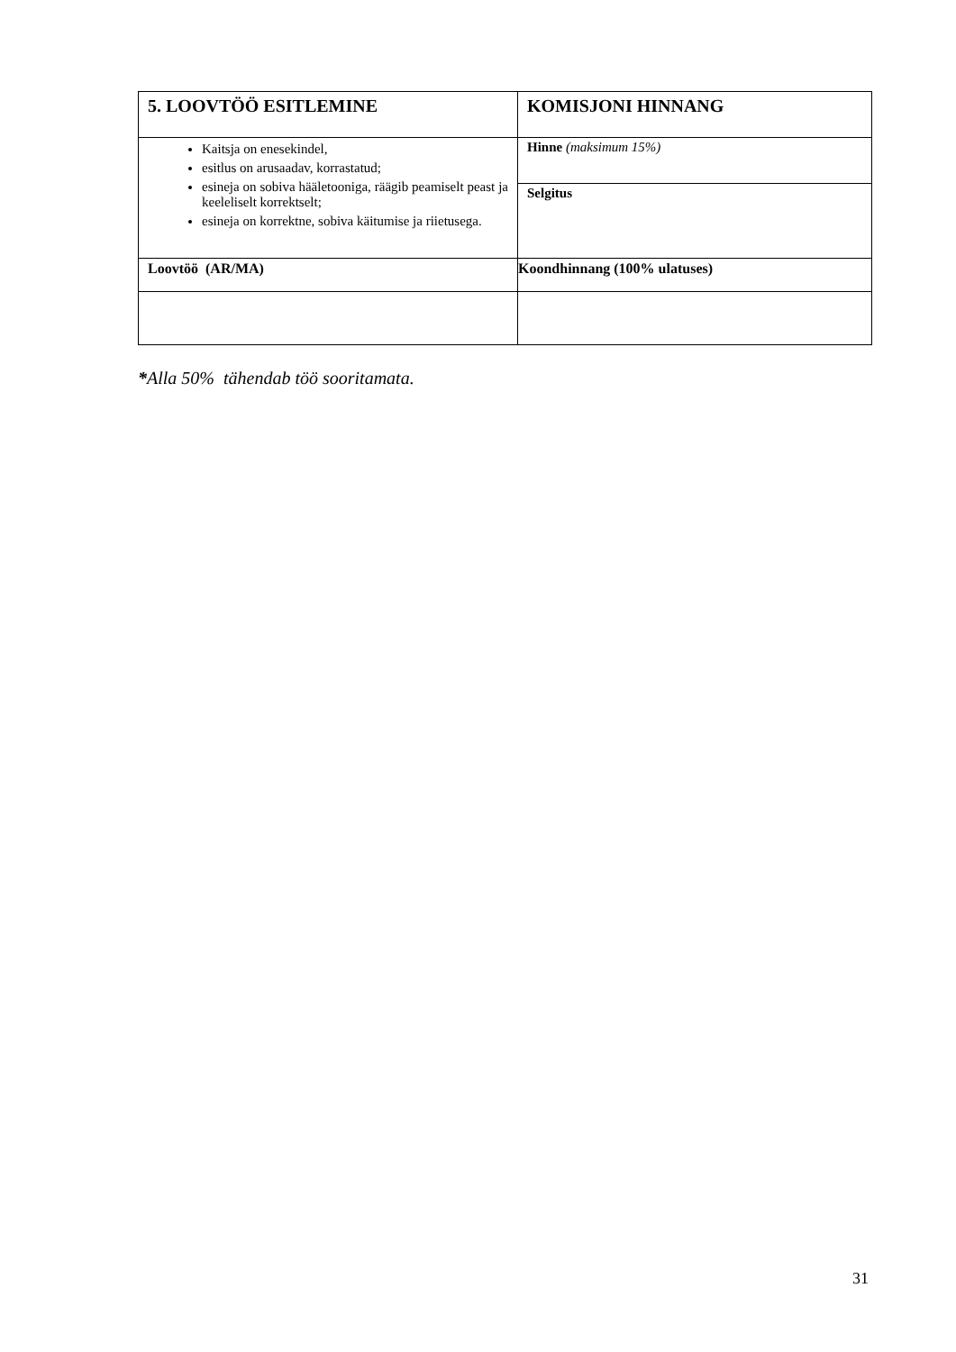| 5. LOOVTÖÖ ESITLEMINE | KOMISJONI HINNANG |
| Kaitsja on enesekindel, esitlus on arusaadav, korrastatud; esineja on sobiva hääletooniga, räägib peamiselt peast ja keeleliselt korrektselt; esineja on korrektne, sobiva käitumise ja riietusega. | Hinne (maksimum 15%) |
| | Selgitus |
| Loovtöö (AR/MA) | Koondhinnang (100% ulatuses) |
*Alla 50% tähendab töö sooritamata.
31